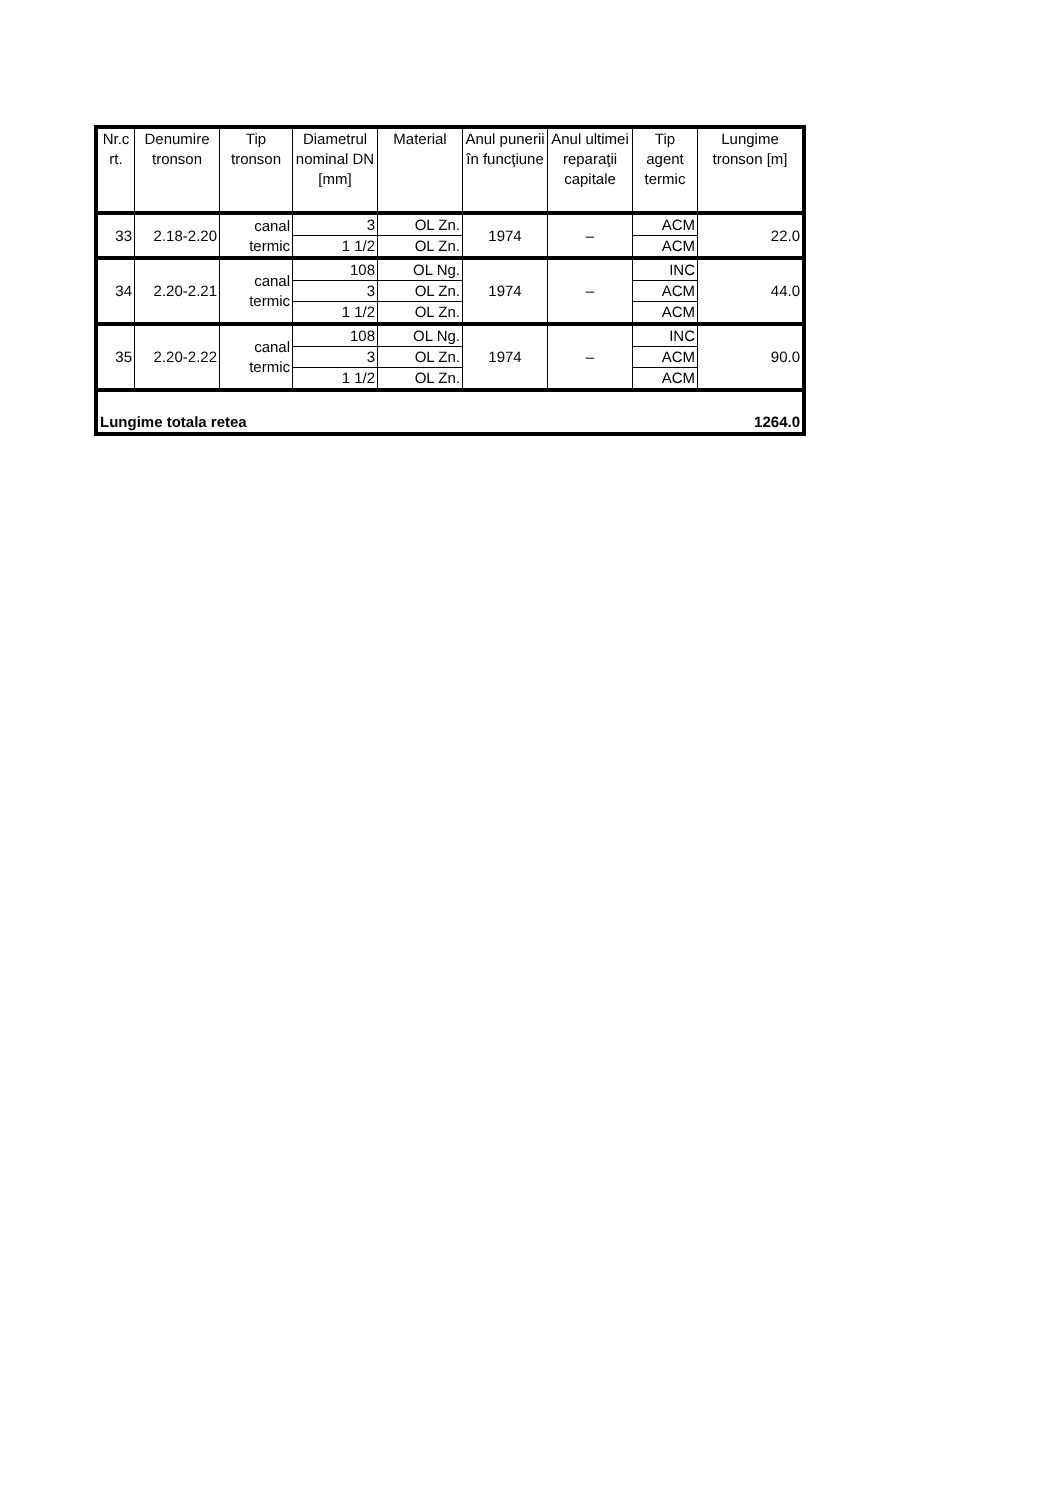| Nr.c rt. | Denumire tronson | Tip tronson | Diametrul nominal DN [mm] | Material | Anul punerii în funcţiune | Anul ultimei reparaţii capitale | Tip agent termic | Lungime tronson [m] |
| --- | --- | --- | --- | --- | --- | --- | --- | --- |
| 33 | 2.18-2.20 | canal termic | 3 | OL Zn. | 1974 | – | ACM | 22.0 |
| | | | 1 1/2 | OL Zn. | | | ACM | |
| 34 | 2.20-2.21 | canal termic | 108 | OL Ng. | 1974 | – | INC | 44.0 |
| | | | 3 | OL Zn. | | | ACM | |
| | | | 1 1/2 | OL Zn. | | | ACM | |
| 35 | 2.20-2.22 | canal termic | 108 | OL Ng. | 1974 | – | INC | 90.0 |
| | | | 3 | OL Zn. | | | ACM | |
| | | | 1 1/2 | OL Zn. | | | ACM | |
| Lungime totala retea | | | | | | | | 1264.0 |